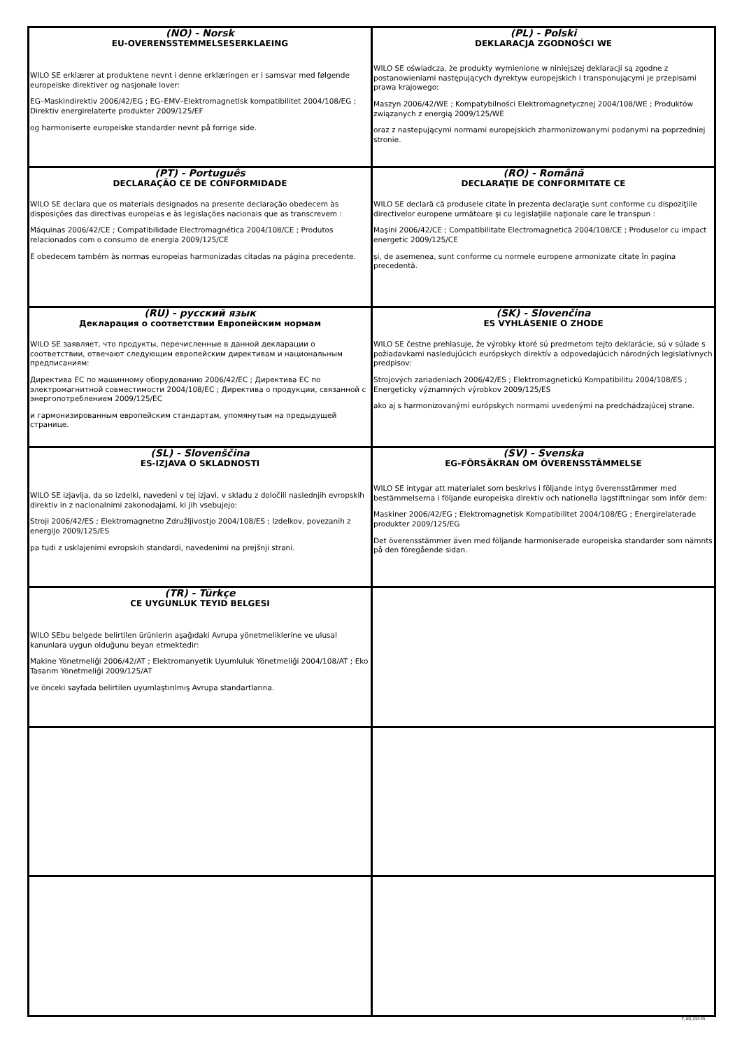| (NO) - Norsk EU-OVERENSSTEMMELSESERKLAEING WILO SE erklærer at produktene nevnt i denne erklæringen er i samsvar med følgende europeiske direktiver og nasjonale lover: EG–Maskindirektiv 2006/42/EG ; EG–EMV–Elektromagnetisk kompatibilitet 2004/108/EG ; Direktiv energirelaterte produkter 2009/125/EF og harmoniserte europeiske standarder nevnt på forrige side. | (PL) - Polski DEKLARACJA ZGODNOŚCI WE WILO SE oświadcza, że produkty wymienione w niniejszej deklaracji są zgodne z postanowieniami następujących dyrektyw europejskich i transponującymi je przepisami prawa krajowego: Maszyn 2006/42/WE ; Kompatybilności Elektromagnetycznej 2004/108/WE ; Produktów związanych z energią 2009/125/WE oraz z nastepującymi normami europejskich zharmonizowanymi podanymi na poprzedniej stronie. |
| (PT) - Português DECLARAÇÃO CE DE CONFORMIDADE WILO SE declara que os materiais designados na presente declaração obedecem às disposições das directivas europeias e às legislações nacionais que as transcrevem : Máquinas 2006/42/CE ; Compatibilidade Electromagnética 2004/108/CE ; Produtos relacionados com o consumo de energia 2009/125/CE E obedecem também às normas europeias harmonizadas citadas na página precedente. | (RO) - Română DECLARAŢIE DE CONFORMITATE CE WILO SE declară că produsele citate în prezenta declaraţie sunt conforme cu dispoziţiile directivelor europene următoare şi cu legislaţiile naţionale care le transpun : Maşini 2006/42/CE ; Compatibilitate Electromagnetică 2004/108/CE ; Produselor cu impact energetic 2009/125/CE şi, de asemenea, sunt conforme cu normele europene armonizate citate în pagina precedentă. |
| (RU) - русский язык Декларация о соответствии Европейским нормам WILO SE заявляет, что продукты, перечисленные в данной декларации о соответствии, отвечают следующим европейским директивам и национальным предписаниям: Директива ЕС по машинному оборудованию 2006/42/EC ; Директива ЕС по электромагнитной совместимости 2004/108/EC ; Директива о продукции, связанной с энергопотреблением 2009/125/EC и гармонизированным европейским стандартам, упомянутым на предыдущей странице. | (SK) - Slovenčina ES VYHLÁSENIE O ZHODE WILO SE čestne prehlasuje, že výrobky ktoré sú predmetom tejto deklarácie, sú v súlade s požiadavkami nasledujúcich európskych direktív a odpovedajúcich národných legislatívnych predpisov: Strojových zariadeniach 2006/42/ES ; Elektromagnetickú Kompatibilitu 2004/108/ES ; Energeticky významných výrobkov 2009/125/ES ako aj s harmonizovanými európskych normami uvedenými na predchádzajúcej strane. |
| (SL) - Slovenščina ES-IZJAVA O SKLADNOSTI WILO SE izjavlja, da so izdelki, navedeni v tej izjavi, v skladu z določili naslednjih evropskih direktiv in z nacionalnimi zakonodajami, ki jih vsebujejo: Stroji 2006/42/ES ; Elektromagnetno Združljivostjo 2004/108/ES ; Izdelkov, povezanih z energijo 2009/125/ES pa tudi z usklajenimi evropskih standardi, navedenimi na prejšnji strani. | (SV) - Svenska EG-FÖRSÄKRAN OM ÖVERENSSTÄMMELSE WILO SE intygar att materialet som beskrivs i följande intyg överensstämmer med bestämmelserna i följande europeiska direktiv och nationella lagstiftningar som inför dem: Maskiner 2006/42/EG ; Elektromagnetisk Kompatibilitet 2004/108/EG ; Energirelaterade produkter 2009/125/EG Det överensstämmer även med följande harmoniserade europeiska standarder som nämnts på den föregående sidan. |
| (TR) - Türkçe CE UYGUNLUK TEYID BELGESI WILO SEbu belgede belirtilen ürünlerin aşağıdaki Avrupa yönetmeliklerine ve ulusal kanunlara uygun olduğunu beyan etmektedir: Makine Yönetmeliği 2006/42/AT ; Elektromanyetik Uyumluluk Yönetmeliği 2004/108/AT ; Eko Tasarım Yönetmeliği 2009/125/AT ve önceki sayfada belirtilen uyumlaştırılmış Avrupa standartlarına. | |
F_GQ_013-05